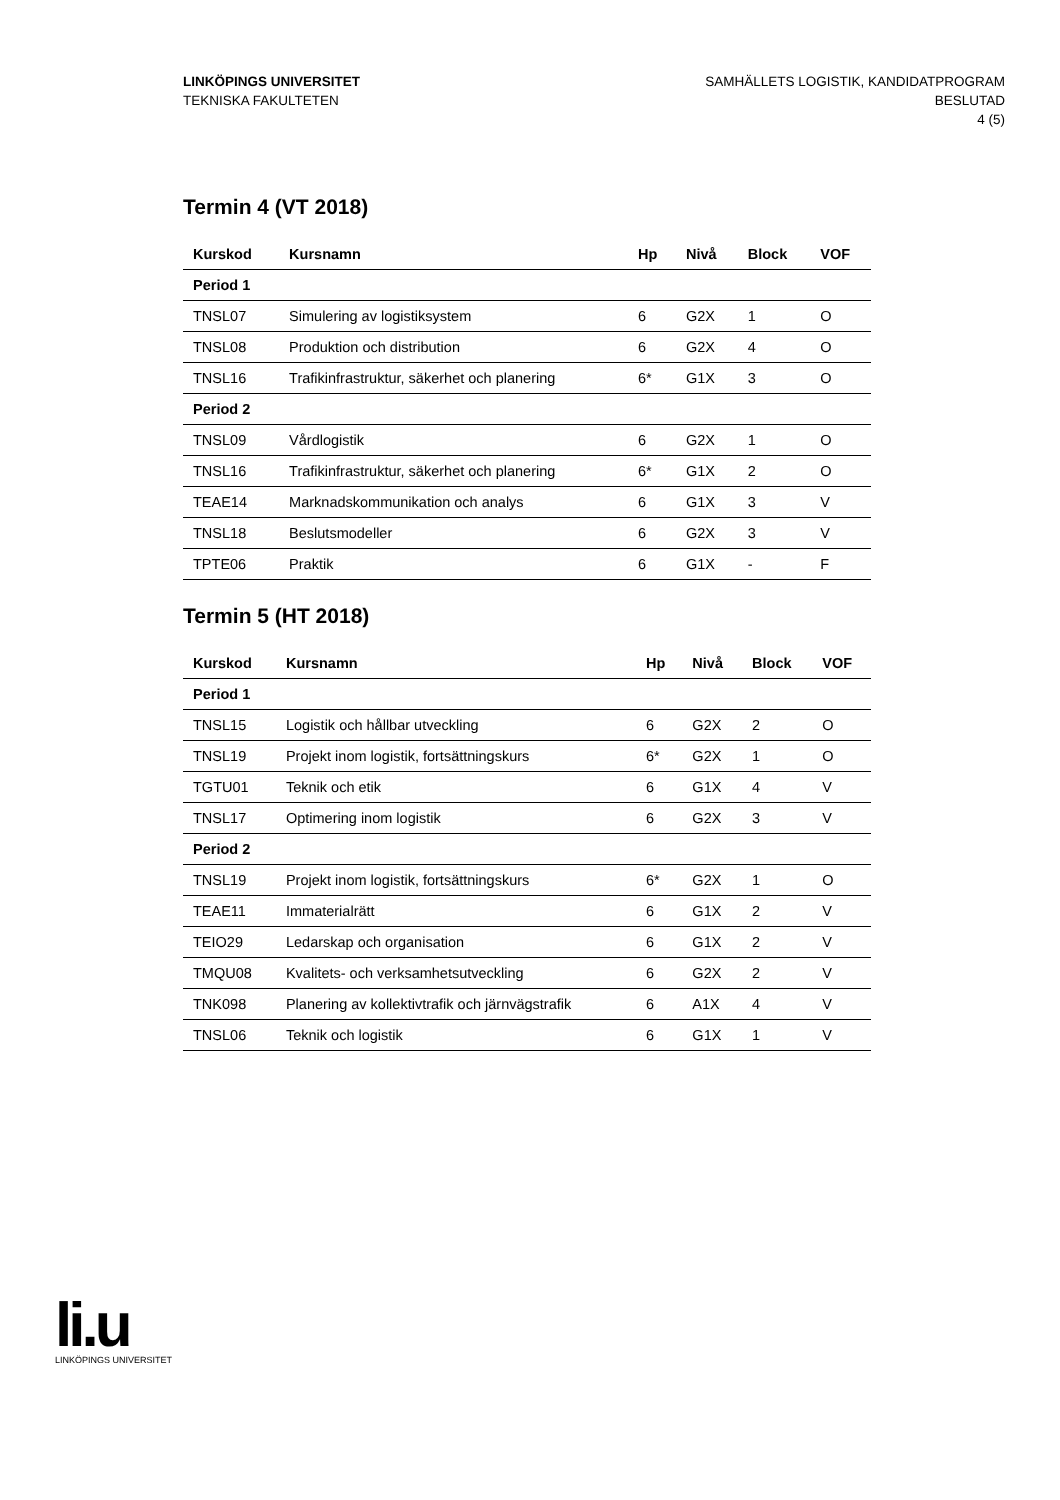LINKÖPINGS UNIVERSITET
TEKNISKA FAKULTETEN
SAMHÄLLETS LOGISTIK, KANDIDATPROGRAM
BESLUTAD
4 (5)
Termin 4 (VT 2018)
| Kurskod | Kursnamn | Hp | Nivå | Block | VOF |
| --- | --- | --- | --- | --- | --- |
| Period 1 | | | | | |
| TNSL07 | Simulering av logistiksystem | 6 | G2X | 1 | O |
| TNSL08 | Produktion och distribution | 6 | G2X | 4 | O |
| TNSL16 | Trafikinfrastruktur, säkerhet och planering | 6* | G1X | 3 | O |
| Period 2 | | | | | |
| TNSL09 | Vårdlogistik | 6 | G2X | 1 | O |
| TNSL16 | Trafikinfrastruktur, säkerhet och planering | 6* | G1X | 2 | O |
| TEAE14 | Marknadskommunikation och analys | 6 | G1X | 3 | V |
| TNSL18 | Beslutsmodeller | 6 | G2X | 3 | V |
| TPTE06 | Praktik | 6 | G1X | - | F |
Termin 5 (HT 2018)
| Kurskod | Kursnamn | Hp | Nivå | Block | VOF |
| --- | --- | --- | --- | --- | --- |
| Period 1 | | | | | |
| TNSL15 | Logistik och hållbar utveckling | 6 | G2X | 2 | O |
| TNSL19 | Projekt inom logistik, fortsättningskurs | 6* | G2X | 1 | O |
| TGTU01 | Teknik och etik | 6 | G1X | 4 | V |
| TNSL17 | Optimering inom logistik | 6 | G2X | 3 | V |
| Period 2 | | | | | |
| TNSL19 | Projekt inom logistik, fortsättningskurs | 6* | G2X | 1 | O |
| TEAE11 | Immaterialrätt | 6 | G1X | 2 | V |
| TEIO29 | Ledarskap och organisation | 6 | G1X | 2 | V |
| TMQU08 | Kvalitets- och verksamhetsutveckling | 6 | G2X | 2 | V |
| TNK098 | Planering av kollektivtrafik och järnvägstrafik | 6 | A1X | 4 | V |
| TNSL06 | Teknik och logistik | 6 | G1X | 1 | V |
li.u
LINKÖPINGS UNIVERSITET